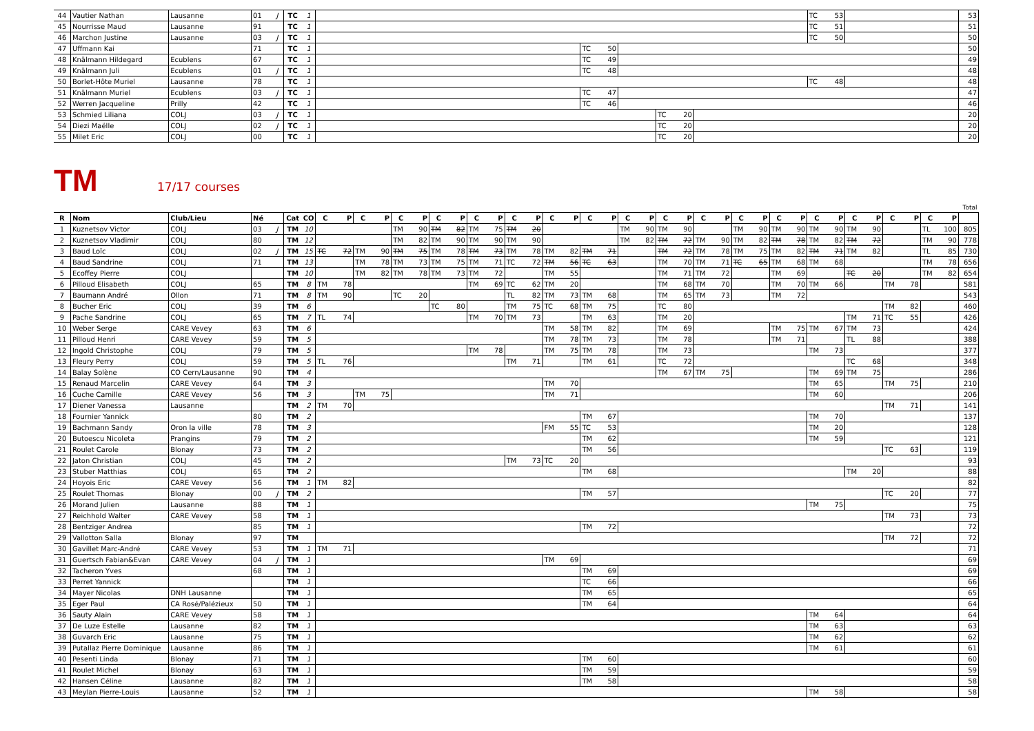| 44 | Vautier Nathan | Lausanne | 01 | J | TC | 1 | | | | | | | | TC | 53 | | 53 |
| 45 | Nourrisse Maud | Lausanne | 91 | | TC | 1 | | | | | | | | TC | 51 | | 51 |
| 46 | Marchon Justine | Lausanne | 03 | J | TC | 1 | | | | | | | | TC | 50 | | 50 |
| 47 | Uffmann Kai | | 71 | | TC | 1 | | TC | 50 | | | | | | | | 50 |
| 48 | Knälmann Hildegard | Ecublens | 67 | | TC | 1 | | TC | 49 | | | | | | | | 49 |
| 49 | Knälmann Juli | Ecublens | 01 | J | TC | 1 | | TC | 48 | | | | | | | | 48 |
| 50 | Borlet-Hôte Muriel | Lausanne | 78 | | TC | 1 | | | | | | | | TC | 48 | | 48 |
| 51 | Knälmann Muriel | Ecublens | 03 | J | TC | 1 | | TC | 47 | | | | | | | | 47 |
| 52 | Werren Jacqueline | Prilly | 42 | | TC | 1 | | TC | 46 | | | | | | | | 46 |
| 53 | Schmied Liliana | COLJ | 03 | J | TC | 1 | | | | | TC | 20 | | | | | 20 |
| 54 | Diezi Maëlle | COLJ | 02 | J | TC | 1 | | | | | TC | 20 | | | | | 20 |
| 55 | Milet Eric | COLJ | 00 | | TC | 1 | | | | | TC | 20 | | | | | 20 |
TM
17/17 courses
| | | | | | | | | | | | | | | | | | | | | | | | | | | | | | | | | | | | | | | | | | Total |
| R | Nom | Club/Lieu | Né | | Cat | CO | C | P | C | P | C | P | C | P | C | P | C | P | C | P | C | P | C | P | C | P | C | P | C | P | C | P | C | P | C | P | C | P | C | P | |
| 1 | Kuznetsov Victor | COLJ | 03 | J | TM | 10 | | | | | TM | 90 | TM | 82 | TM | 75 | TM | 20 | | | | | TM | 90 | TM | 90 | | | TM | 90 | TM | 90 | TM | 90 | TM | 90 | | | TL | 100 | 805 |
| 2 | Kuznetsov Vladimir | COLJ | 80 | | TM | 12 | | | | | TM | 82 | TM | 90 | TM | 90 | TM | 90 | | | | | TM | 82 | TM | 72 | TM | 90 | TM | 82 | TM | 78 | TM | 82 | TM | 72 | | | TM | 90 | 778 |
| 3 | Baud Loïc | COLJ | 02 | J | TM | 15 | TC | 72 | TM | 90 | TM | 75 | TM | 78 | TM | 73 | TM | 78 | TM | 82 | TM | 71 | | | TM | 72 | TM | 78 | TM | 75 | TM | 82 | TM | 71 | TM | 82 | | | TL | 85 | 730 |
| 4 | Baud Sandrine | COLJ | 71 | | TM | 13 | | | TM | 78 | TM | 73 | TM | 75 | TM | 71 | TC | 72 | TM | 56 | TC | 63 | | | TM | 70 | TM | 71 | TC | 65 | TM | 68 | TM | 68 | | | | | TM | 78 | 656 |
| 5 | Ecoffey Pierre | COLJ | | | TM | 10 | | | TM | 82 | TM | 78 | TM | 73 | TM | 72 | | | TM | 55 | | | | | TM | 71 | TM | 72 | | | TM | 69 | | | TC | 20 | | | TM | 82 | 654 |
| 6 | Pilloud Elisabeth | COLJ | 65 | | TM | 8 | TM | 78 | | | | | | | TM | 69 | TC | 62 | TM | 20 | | | | | TM | 68 | TM | 70 | | | TM | 70 | TM | 66 | | | TM | 78 | | | 581 |
| 7 | Baumann André | Ollon | 71 | | TM | 8 | TM | 90 | | | TC | 20 | | | | | TL | 82 | TM | 73 | TM | 68 | | | TM | 65 | TM | 73 | | | TM | 72 | | | | | | | | | 543 |
| 8 | Bucher Eric | COLJ | 39 | | TM | 6 | | | | | | | TC | 80 | | | TM | 75 | TC | 68 | TM | 75 | | | TC | 80 | | | | | | | | | | | TM | 82 | | | 460 |
| 9 | Pache Sandrine | COLJ | 65 | | TM | 7 | TL | 74 | | | | | | | TM | 70 | TM | 73 | | | TM | 63 | | | TM | 20 | | | | | | | | | TM | 71 | TC | 55 | | | 426 |
| 10 | Weber Serge | CARE Vevey | 63 | | TM | 6 | | | | | | | | | | | | | TM | 58 | TM | 82 | | | TM | 69 | | | | | TM | 75 | TM | 67 | TM | 73 | | | | | 424 |
| 11 | Pilloud Henri | CARE Vevey | 59 | | TM | 5 | | | | | | | | | | | | | TM | 78 | TM | 73 | | | TM | 78 | | | | | TM | 71 | | | TL | 88 | | | | | 388 |
| 12 | Ingold Christophe | COLJ | 79 | | TM | 5 | | | | | | | | | TM | 78 | | | TM | 75 | TM | 78 | | | TM | 73 | | | | | | | TM | 73 | | | | | | | 377 |
| 13 | Fleury Perry | COLJ | 59 | | TM | 5 | TL | 76 | | | | | | | | | TM | 71 | | | TM | 61 | | | TC | 72 | | | | | | | | | TC | 68 | | | | | 348 |
| 14 | Balay Solène | CO Cern/Lausanne | 90 | | TM | 4 | | | | | | | | | | | | | | | | | | | TM | 67 | TM | 75 | | | | | TM | 69 | TM | 75 | | | | | 286 |
| 15 | Renaud Marcelin | CARE Vevey | 64 | | TM | 3 | | | | | | | | | | | | | TM | 70 | | | | | | | | | | | | | TM | 65 | | | TM | 75 | | | 210 |
| 16 | Cuche Camille | CARE Vevey | 56 | | TM | 3 | | | TM | 75 | | | | | | | | | TM | 71 | | | | | | | | | | | | | TM | 60 | | | | | | | 206 |
| 17 | Diener Vanessa | Lausanne | | | TM | 2 | TM | 70 | | | | | | | | | | | | | | | | | | | | | | | | | | | | | TM | 71 | | | 141 |
| 18 | Fournier Yannick | | 80 | | TM | 2 | | | | | | | | | | | | | | | TM | 67 | | | | | | | | | | | TM | 70 | | | | | | | 137 |
| 19 | Bachmann Sandy | Oron la ville | 78 | | TM | 3 | | | | | | | | | | | | | FM | 55 | TC | 53 | | | | | | | | | | | TM | 20 | | | | | | | 128 |
| 20 | Butoescu Nicoleta | Prangins | 79 | | TM | 2 | | | | | | | | | | | | | | | TM | 62 | | | | | | | | | | | TM | 59 | | | | | | | 121 |
| 21 | Roulet Carole | Blonay | 73 | | TM | 2 | | | | | | | | | | | | | | | TM | 56 | | | | | | | | | | | | | | | TC | 63 | | | 119 |
| 22 | Jaton Christian | COLJ | 45 | | TM | 2 | | | | | | | | | | | TM | 73 | TC | 20 | | | | | | | | | | | | | | | | | | | | | 93 |
| 23 | Stuber Matthias | COLJ | 65 | | TM | 2 | | | | | | | | | | | | | | | TM | 68 | | | | | | | | | | | | | TM | 20 | | | | | 88 |
| 24 | Hoyois Eric | CARE Vevey | 56 | | TM | 1 | TM | 82 | | | | | | | | | | | | | | | | | | | | | | | | | | | | | | | | | 82 |
| 25 | Roulet Thomas | Blonay | 00 | J | TM | 2 | | | | | | | | | | | | | | | TM | 57 | | | | | | | | | | | | | | | TC | 20 | | | 77 |
| 26 | Morand Julien | Lausanne | 88 | | TM | 1 | | | | | | | | | | | | | | | | | | | | | | | | | | | TM | 75 | | | | | | | 75 |
| 27 | Reichhold Walter | CARE Vevey | 58 | | TM | 1 | | | | | | | | | | | | | | | | | | | | | | | | | | | | | | | TM | 73 | | | 73 |
| 28 | Bentziger Andrea | | 85 | | TM | 1 | | | | | | | | | | | | | | | TM | 72 | | | | | | | | | | | | | | | | | | | 72 |
| 29 | Vallotton Salla | Blonay | 97 | | TM | | | | | | | | | | | | | | | | | | | | | | | | | | | | | | | | TM | 72 | | | 72 |
| 30 | Gavillet Marc-André | CARE Vevey | 53 | | TM | 1 | TM | 71 | | | | | | | | | | | | | | | | | | | | | | | | | | | | | | | | | 71 |
| 31 | Guertsch Fabian&Evan | CARE Vevey | 04 | J | TM | 1 | | | | | | | | | | | | | TM | 69 | | | | | | | | | | | | | | | | | | | | | 69 |
| 32 | Tacheron Yves | | 68 | | TM | 1 | | | | | | | | | | | | | | | TM | 69 | | | | | | | | | | | | | | | | | | | 69 |
| 33 | Perret Yannick | | | | TM | 1 | | | | | | | | | | | | | | | TC | 66 | | | | | | | | | | | | | | | | | | | 66 |
| 34 | Mayer Nicolas | DNH Lausanne | | | TM | 1 | | | | | | | | | | | | | | | TM | 65 | | | | | | | | | | | | | | | | | | | 65 |
| 35 | Eger Paul | CA Rosé/Palézieux | 50 | | TM | 1 | | | | | | | | | | | | | | | TM | 64 | | | | | | | | | | | | | | | | | | | 64 |
| 36 | Sauty Alain | CARE Vevey | 58 | | TM | 1 | | | | | | | | | | | | | | | | | | | | | | | | | | | TM | 64 | | | | | | | 64 |
| 37 | De Luze Estelle | Lausanne | 82 | | TM | 1 | | | | | | | | | | | | | | | | | | | | | | | | | | | TM | 63 | | | | | | | 63 |
| 38 | Guvarch Eric | Lausanne | 75 | | TM | 1 | | | | | | | | | | | | | | | | | | | | | | | | | | | TM | 62 | | | | | | | 62 |
| 39 | Putallaz Pierre Dominique | Lausanne | 86 | | TM | 1 | | | | | | | | | | | | | | | | | | | | | | | | | | | TM | 61 | | | | | | | 61 |
| 40 | Pesenti Linda | Blonay | 71 | | TM | 1 | | | | | | | | | | | | | | | TM | 60 | | | | | | | | | | | | | | | | | | | 60 |
| 41 | Roulet Michel | Blonay | 63 | | TM | 1 | | | | | | | | | | | | | | | TM | 59 | | | | | | | | | | | | | | | | | | | 59 |
| 42 | Hansen Céline | Lausanne | 82 | | TM | 1 | | | | | | | | | | | | | | | TM | 58 | | | | | | | | | | | | | | | | | | | 58 |
| 43 | Meylan Pierre-Louis | Lausanne | 52 | | TM | 1 | | | | | | | | | | | | | | | | | | | | | | | | | | | TM | 58 | | | | | | | 58 |